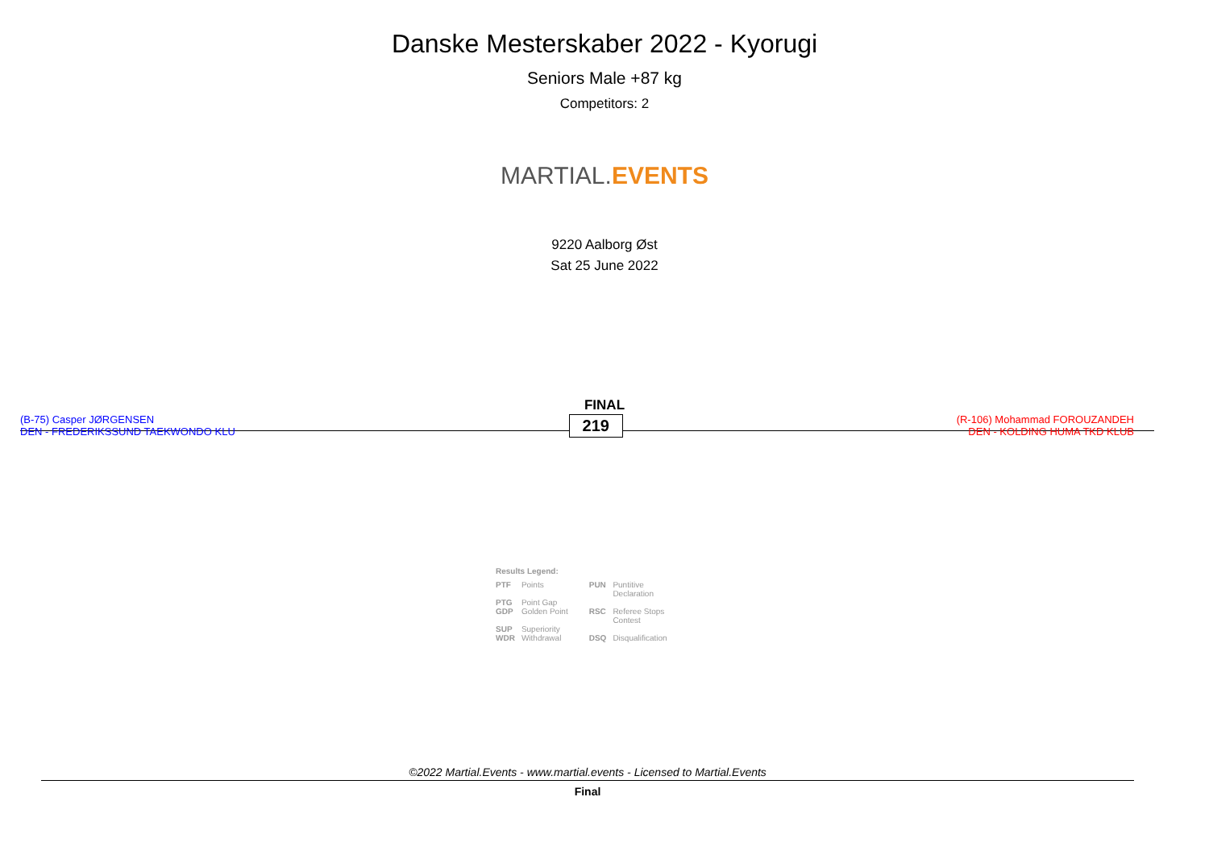Danske Mesterskaber 2022 - Kyorugi
Seniors Male +87 kg
Competitors: 2
MARTIAL. EVENTS
9220 Aalborg Øst
Sat 25 June 2022
FINAL
(B-75) Casper JØRGENSEN
DEN - FREDERIKSSUND TAEKWONDO KLU
219
(R-106) Mohammad FOROUZANDEH
DEN - KOLDING HUMA TKD KLUB
Results Legend:
| PTF | Points | PUN | Puntitive Declaration |
| PTG | Point Gap | | |
| GDP | Golden Point | RSC | Referee Stops Contest |
| SUP | Superiority | | |
| WDR | Withdrawal | DSQ | Disqualification |
©2022 Martial.Events - www.martial.events - Licensed to Martial.Events
Final